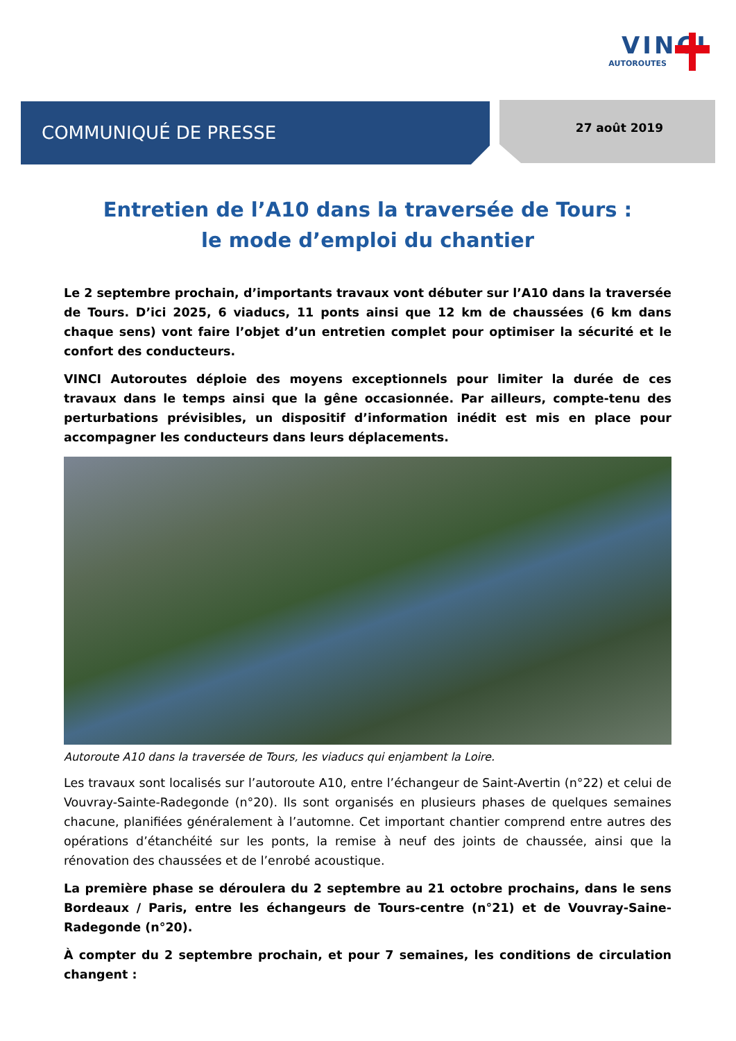VINCI
AUTOROUTES
COMMUNIQUÉ DE PRESSE 27 août 2019
Entretien de l’A10 dans la traversée de Tours :
le mode d’emploi du chantier
Le 2 septembre prochain, d’importants travaux vont débuter sur l’A10 dans la traversée de Tours. D’ici 2025, 6 viaducs, 11 ponts ainsi que 12 km de chaussées (6 km dans chaque sens) vont faire l’objet d’un entretien complet pour optimiser la sécurité et le confort des conducteurs.
VINCI Autoroutes déploie des moyens exceptionnels pour limiter la durée de ces travaux dans le temps ainsi que la gêne occasionnée. Par ailleurs, compte-tenu des perturbations prévisibles, un dispositif d’information inédit est mis en place pour accompagner les conducteurs dans leurs déplacements.
Autoroute A10 dans la traversée de Tours, les viaducs qui enjambent la Loire.
Les travaux sont localisés sur l’autoroute A10, entre l’échangeur de Saint-Avertin (n°22) et celui de Vouvray-Sainte-Radegonde (n°20). Ils sont organisés en plusieurs phases de quelques semaines chacune, planifiées généralement à l’automne. Cet important chantier comprend entre autres des opérations d’étanchéité sur les ponts, la remise à neuf des joints de chaussée, ainsi que la rénovation des chaussées et de l’enrobé acoustique.
La première phase se déroulera du 2 septembre au 21 octobre prochains, dans le sens Bordeaux / Paris, entre les échangeurs de Tours-centre (n°21) et de Vouvray-Saine-Radegonde (n°20).
À compter du 2 septembre prochain, et pour 7 semaines, les conditions de circulation changent :